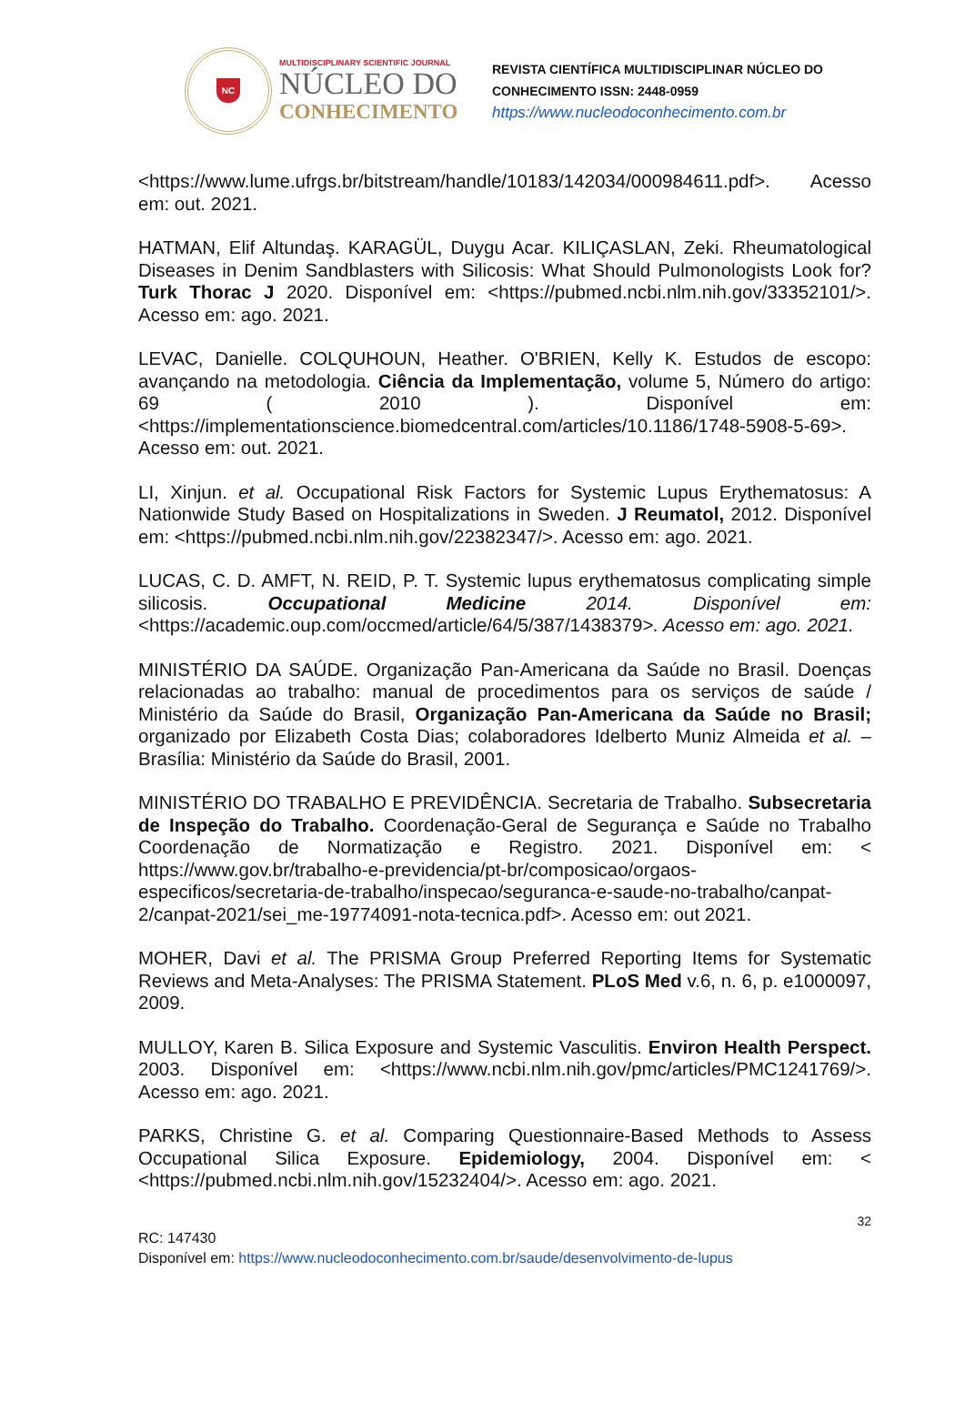NC
MULTIDISCIPLINARY SCIENTIFIC JOURNAL
NÚCLEO DO
CONHECIMENTO
REVISTA CIENTÍFICA MULTIDISCIPLINAR NÚCLEO DO
CONHECIMENTO ISSN: 2448-0959
https://www.nucleodoconhecimento.com.br
<https://www.lume.ufrgs.br/bitstream/handle/10183/142034/000984611.pdf>. Acesso em: out. 2021.
HATMAN, Elif Altundaş. KARAGÜL, Duygu Acar. KILIÇASLAN, Zeki. Rheumatological Diseases in Denim Sandblasters with Silicosis: What Should Pulmonologists Look for? Turk Thorac J 2020. Disponível em: <https://pubmed.ncbi.nlm.nih.gov/33352101/>. Acesso em: ago. 2021.
LEVAC, Danielle. COLQUHOUN, Heather. O'BRIEN, Kelly K. Estudos de escopo: avançando na metodologia. Ciência da Implementação, volume 5, Número do artigo: 69 ( 2010 ). Disponível em: <https://implementationscience.biomedcentral.com/articles/10.1186/1748-5908-5-69>. Acesso em: out. 2021.
LI, Xinjun. et al. Occupational Risk Factors for Systemic Lupus Erythematosus: A Nationwide Study Based on Hospitalizations in Sweden. J Reumatol, 2012. Disponível em: <https://pubmed.ncbi.nlm.nih.gov/22382347/>. Acesso em: ago. 2021.
LUCAS, C. D. AMFT, N. REID, P. T. Systemic lupus erythematosus complicating simple silicosis. Occupational Medicine 2014. Disponível em: <https://academic.oup.com/occmed/article/64/5/387/1438379>. Acesso em: ago. 2021.
MINISTÉRIO DA SAÚDE. Organização Pan-Americana da Saúde no Brasil. Doenças relacionadas ao trabalho: manual de procedimentos para os serviços de saúde / Ministério da Saúde do Brasil, Organização Pan-Americana da Saúde no Brasil; organizado por Elizabeth Costa Dias; colaboradores Idelberto Muniz Almeida et al. – Brasília: Ministério da Saúde do Brasil, 2001.
MINISTÉRIO DO TRABALHO E PREVIDÊNCIA. Secretaria de Trabalho. Subsecretaria de Inspeção do Trabalho. Coordenação-Geral de Segurança e Saúde no Trabalho Coordenação de Normatização e Registro. 2021. Disponível em: < https://www.gov.br/trabalho-e-previdencia/pt-br/composicao/orgaos-especificos/secretaria-de-trabalho/inspecao/seguranca-e-saude-no-trabalho/canpat-2/canpat-2021/sei_me-19774091-nota-tecnica.pdf>. Acesso em: out 2021.
MOHER, Davi et al. The PRISMA Group Preferred Reporting Items for Systematic Reviews and Meta-Analyses: The PRISMA Statement. PLoS Med v.6, n. 6, p. e1000097, 2009.
MULLOY, Karen B. Silica Exposure and Systemic Vasculitis. Environ Health Perspect. 2003. Disponível em: <https://www.ncbi.nlm.nih.gov/pmc/articles/PMC1241769/>. Acesso em: ago. 2021.
PARKS, Christine G. et al. Comparing Questionnaire-Based Methods to Assess Occupational Silica Exposure. Epidemiology, 2004. Disponível em: < <https://pubmed.ncbi.nlm.nih.gov/15232404/>. Acesso em: ago. 2021.
32
RC: 147430
Disponível em: https://www.nucleodoconhecimento.com.br/saude/desenvolvimento-de-lupus